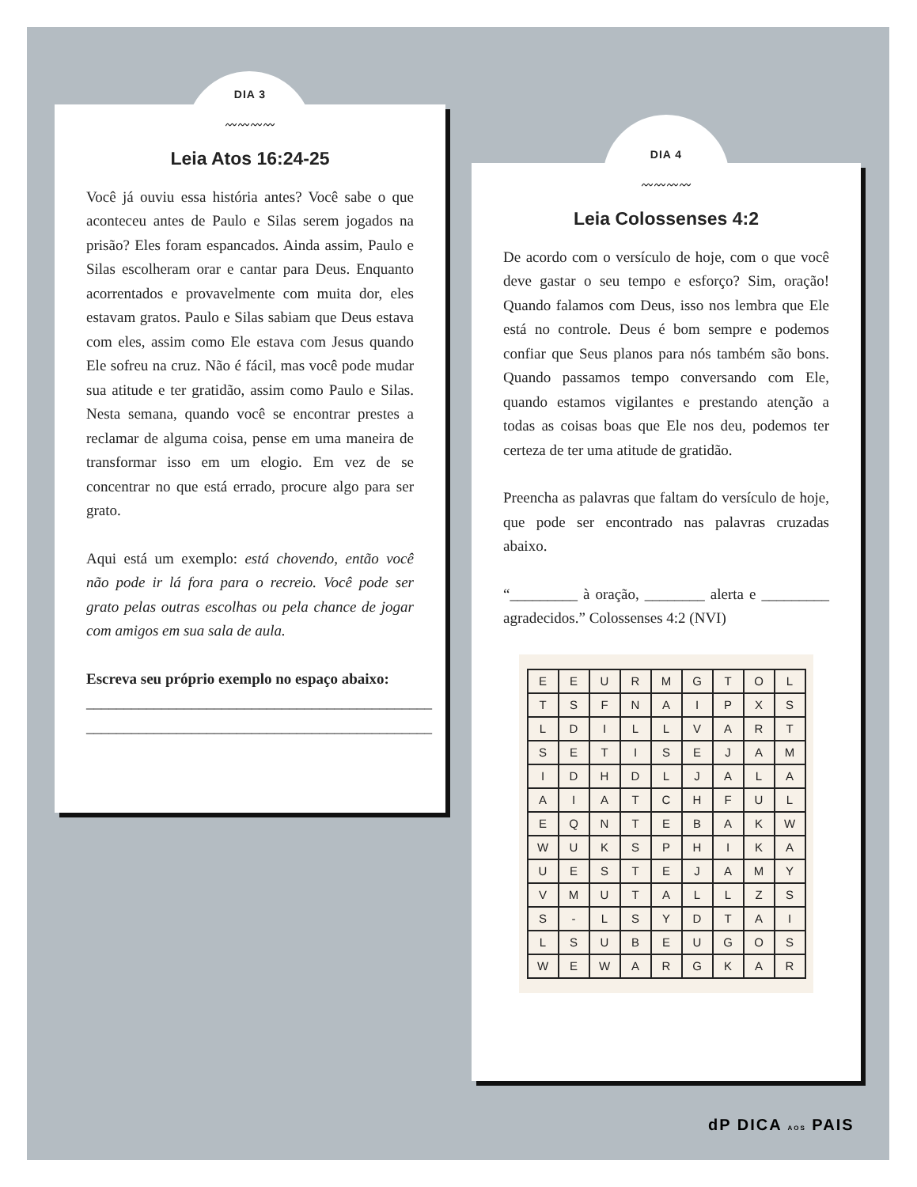DIA 3
〰〰〰〰
Leia Atos 16:24-25
Você já ouviu essa história antes? Você sabe o que aconteceu antes de Paulo e Silas serem jogados na prisão? Eles foram espancados. Ainda assim, Paulo e Silas escolheram orar e cantar para Deus. Enquanto acorrentados e provavelmente com muita dor, eles estavam gratos. Paulo e Silas sabiam que Deus estava com eles, assim como Ele estava com Jesus quando Ele sofreu na cruz. Não é fácil, mas você pode mudar sua atitude e ter gratidão, assim como Paulo e Silas. Nesta semana, quando você se encontrar prestes a reclamar de alguma coisa, pense em uma maneira de transformar isso em um elogio. Em vez de se concentrar no que está errado, procure algo para ser grato.
Aqui está um exemplo: está chovendo, então você não pode ir lá fora para o recreio. Você pode ser grato pelas outras escolhas ou pela chance de jogar com amigos em sua sala de aula.
Escreva seu próprio exemplo no espaço abaixo:
______________________________________________
______________________________________________
DIA 4
〰〰〰〰
Leia Colossenses 4:2
De acordo com o versículo de hoje, com o que você deve gastar o seu tempo e esforço? Sim, oração! Quando falamos com Deus, isso nos lembra que Ele está no controle. Deus é bom sempre e podemos confiar que Seus planos para nós também são bons. Quando passamos tempo conversando com Ele, quando estamos vigilantes e prestando atenção a todas as coisas boas que Ele nos deu, podemos ter certeza de ter uma atitude de gratidão.
Preencha as palavras que faltam do versículo de hoje, que pode ser encontrado nas palavras cruzadas abaixo.
“_________ à oração, ________ alerta e _________ agradecidos.” Colossenses 4:2 (NVI)
| E | E | U | R | M | G | T | O | L |
| T | S | F | N | A | I | P | X | S |
| L | D | I | L | L | V | A | R | T |
| S | E | T | I | S | E | J | A | M |
| I | D | H | D | L | J | A | L | A |
| A | I | A | T | C | H | F | U | L |
| E | Q | N | T | E | B | A | K | W |
| W | U | K | S | P | H | I | K | A |
| U | E | S | T | E | J | A | M | Y |
| V | M | U | T | A | L | L | Z | S |
| S | - | L | S | Y | D | T | A | I |
| L | S | U | B | E | U | G | O | S |
| W | E | W | A | R | G | K | A | R |
dP DICA AOS PAIS